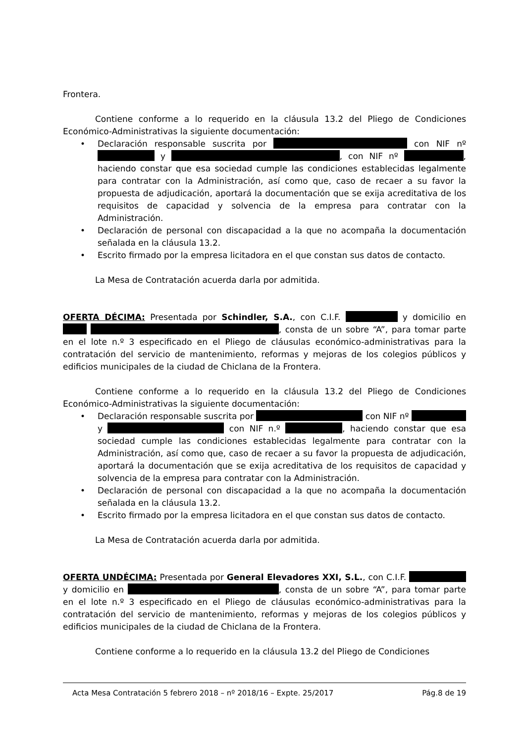Frontera.
Contiene conforme a lo requerido en la cláusula 13.2 del Pliego de Condiciones Económico-Administrativas la siguiente documentación:
• Declaración responsable suscrita por con NIF nº y , con NIF nº , haciendo constar que esa sociedad cumple las condiciones establecidas legalmente para contratar con la Administración, así como que, caso de recaer a su favor la propuesta de adjudicación, aportará la documentación que se exija acreditativa de los requisitos de capacidad y solvencia de la empresa para contratar con la Administración.
• Declaración de personal con discapacidad a la que no acompaña la documentación señalada en la cláusula 13.2.
• Escrito firmado por la empresa licitadora en el que constan sus datos de contacto.
La Mesa de Contratación acuerda darla por admitida.
OFERTA DÉCIMA: Presentada por Schindler, S.A., con C.I.F. y domicilio en , consta de un sobre “A”, para tomar parte en el lote n.º 3 especificado en el Pliego de cláusulas económico-administrativas para la contratación del servicio de mantenimiento, reformas y mejoras de los colegios públicos y edificios municipales de la ciudad de Chiclana de la Frontera.
Contiene conforme a lo requerido en la cláusula 13.2 del Pliego de Condiciones Económico-Administrativas la siguiente documentación:
• Declaración responsable suscrita por con NIF nº y con NIF n.º , haciendo constar que esa sociedad cumple las condiciones establecidas legalmente para contratar con la Administración, así como que, caso de recaer a su favor la propuesta de adjudicación, aportará la documentación que se exija acreditativa de los requisitos de capacidad y solvencia de la empresa para contratar con la Administración.
• Declaración de personal con discapacidad a la que no acompaña la documentación señalada en la cláusula 13.2.
• Escrito firmado por la empresa licitadora en el que constan sus datos de contacto.
La Mesa de Contratación acuerda darla por admitida.
OFERTA UNDÉCIMA: Presentada por General Elevadores XXI, S.L., con C.I.F. y domicilio en , consta de un sobre “A”, para tomar parte en el lote n.º 3 especificado en el Pliego de cláusulas económico-administrativas para la contratación del servicio de mantenimiento, reformas y mejoras de los colegios públicos y edificios municipales de la ciudad de Chiclana de la Frontera.
Contiene conforme a lo requerido en la cláusula 13.2 del Pliego de Condiciones
Acta Mesa Contratación 5 febrero 2018 – nº 2018/16 – Expte. 25/2017 Pág.8 de 19